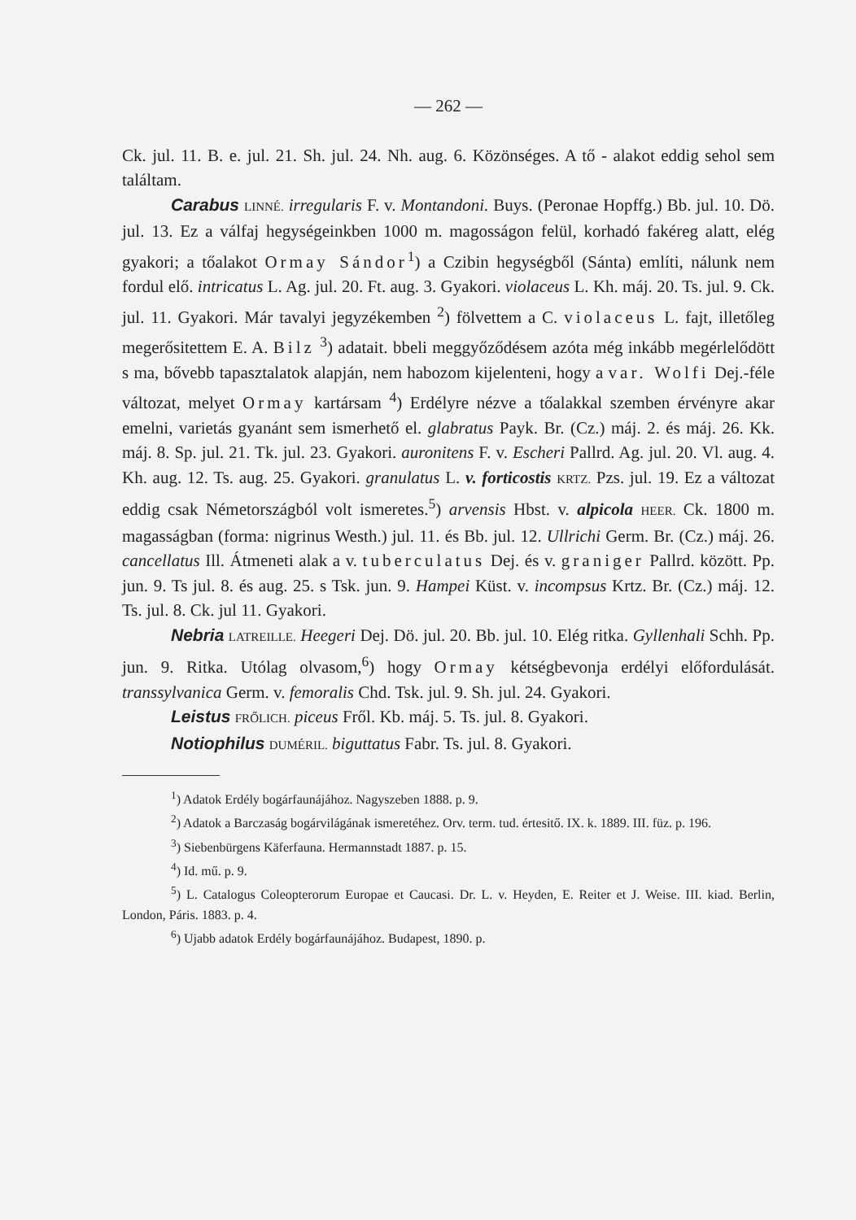— 262 —
Ck. jul. 11. B. e. jul. 21. Sh. jul. 24. Nh. aug. 6. Közönséges. A tő - alakot eddig sehol sem találtam.
Carabus LINNÉ. irregularis F. v. Montandoni. Buys. (Peronae Hopffg.) Bb. jul. 10. Dö. jul. 13. Ez a válfaj hegységeinkben 1000 m. magosságon felül, korhadó fakéreg alatt, elég gyakori; a tőalakot Ormay Sándor<sup>1</sup>) a Czibin hegységből (Sánta) említi, nálunk nem fordul elő. intricatus L. Ag. jul. 20. Ft. aug. 3. Gyakori. violaceus L. Kh. máj. 20. Ts. jul. 9. Ck. jul. 11. Gyakori. Már tavalyi jegyzékemben <sup>2</sup>) fölvettem a C. violaceus L. fajt, illetőleg megerősitettem E. A. Bilz <sup>3</sup>) adatait. bbeli meggyőződésem azóta még inkább megérlelődött s ma, bővebb tapasztalatok alapján, nem habozom kijelenteni, hogy a var. Wolfi Dej.-féle változat, melyet Ormay kartársam <sup>4</sup>) Erdélyre nézve a tőalakkal szemben érvényre akar emelni, varietás gyanánt sem ismerhető el. glabratus Payk. Br. (Cz.) máj. 2. és máj. 26. Kk. máj. 8. Sp. jul. 21. Tk. jul. 23. Gyakori. auronitens F. v. Escheri Pallrd. Ag. jul. 20. Vl. aug. 4. Kh. aug. 12. Ts. aug. 25. Gyakori. granulatus L. v. forticostis KRTZ. Pzs. jul. 19. Ez a változat eddig csak Németországból volt ismeretes.<sup>5</sup>) arvensis Hbst. v. alpicola HEER. Ck. 1800 m. magasságban (forma: nigrinus Westh.) jul. 11. és Bb. jul. 12. Ullrichi Germ. Br. (Cz.) máj. 26. cancellatus Ill. Átmeneti alak a v. tuberculatus Dej. és v. graniger Pallrd. között. Pp. jun. 9. Ts jul. 8. és aug. 25. s Tsk. jun. 9. Hampei Küst. v. incompsus Krtz. Br. (Cz.) máj. 12. Ts. jul. 8. Ck. jul 11. Gyakori.
Nebria LATREILLE. Heegeri Dej. Dö. jul. 20. Bb. jul. 10. Elég ritka. Gyllenhali Schh. Pp. jun. 9. Ritka. Utólag olvasom,<sup>6</sup>) hogy Ormay kétségbevonja erdélyi előfordulását. transsylvanica Germ. v. femoralis Chd. Tsk. jul. 9. Sh. jul. 24. Gyakori.
Leistus FRŐLICH. piceus Fről. Kb. máj. 5. Ts. jul. 8. Gyakori.
Notiophilus DUMÉRIL. biguttatus Fabr. Ts. jul. 8. Gyakori.
<sup>1</sup>) Adatok Erdély bogárfaunájához. Nagyszeben 1888. p. 9.
<sup>2</sup>) Adatok a Barczaság bogárvilágának ismeretéhez. Orv. term. tud. értesitő. IX. k. 1889. III. füz. p. 196.
<sup>3</sup>) Siebenbürgens Käferfauna. Hermannstadt 1887. p. 15.
<sup>4</sup>) Id. mű. p. 9.
<sup>5</sup>) L. Catalogus Coleopterorum Europae et Caucasi. Dr. L. v. Heyden, E. Reiter et J. Weise. III. kiad. Berlin, London, Páris. 1883. p. 4.
<sup>6</sup>) Ujabb adatok Erdély bogárfaunájához. Budapest, 1890. p.